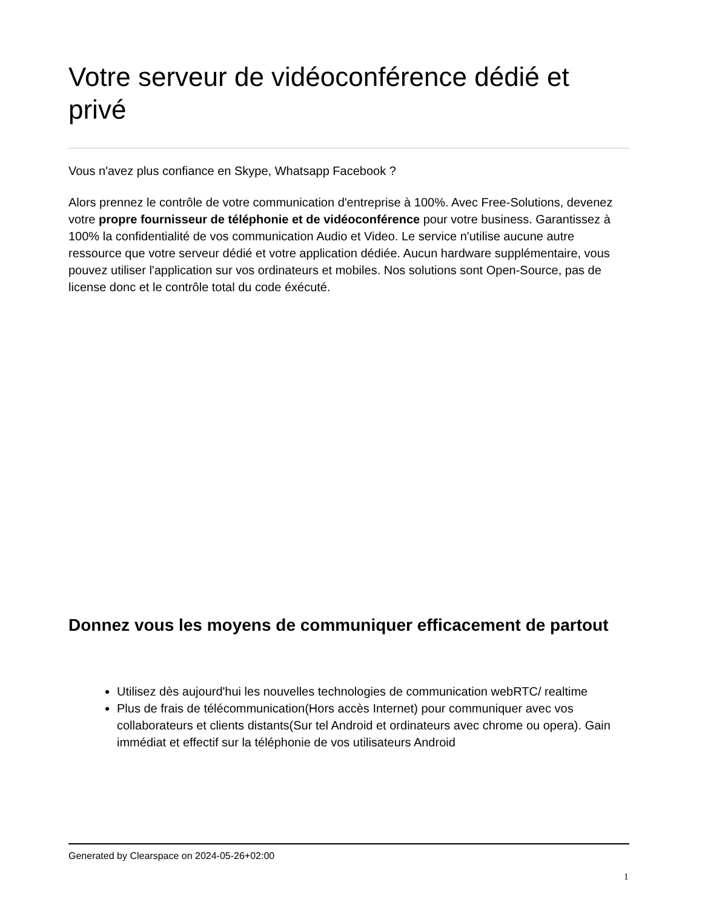Votre serveur de vidéoconférence dédié et privé
Vous n'avez plus confiance en Skype, Whatsapp Facebook ?
Alors prennez le contrôle de votre communication d'entreprise à 100%. Avec Free-Solutions, devenez votre propre fournisseur de téléphonie et de vidéoconférence pour votre business. Garantissez à 100% la confidentialité de vos communication Audio et Video. Le service n'utilise aucune autre ressource que votre serveur dédié et votre application dédiée. Aucun hardware supplémentaire, vous pouvez utiliser l'application sur vos ordinateurs et mobiles. Nos solutions sont Open-Source, pas de license donc et le contrôle total du code éxécuté.
Donnez vous les moyens de communiquer efficacement de partout
Utilisez dès aujourd'hui les nouvelles technologies de communication webRTC/ realtime
Plus de frais de télécommunication(Hors accès Internet) pour communiquer avec vos collaborateurs et clients distants(Sur tel Android et ordinateurs avec chrome ou opera). Gain immédiat et effectif sur la téléphonie de vos utilisateurs Android
Generated by Clearspace on 2024-05-26+02:00
1